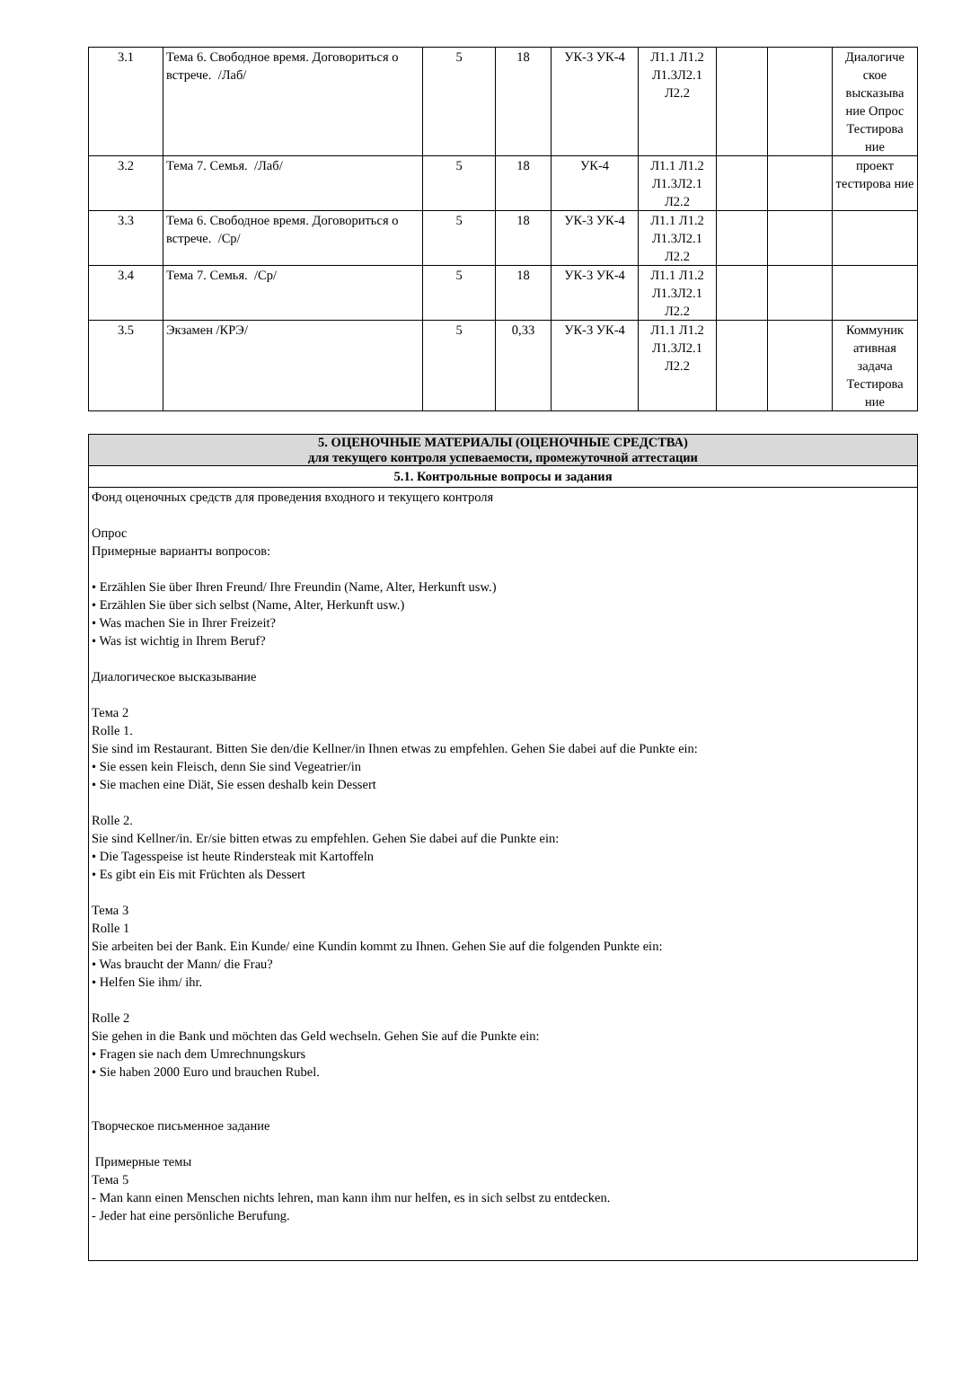| 3.1 | Тема 6. Свободное время. Договориться о встрече. /Лаб/ | 5 | 18 | УК-3 УК-4 | Л1.1 Л1.2 Л1.3Л2.1 Л2.2 | | | Диалогиче ское высказыва ние Опрос Тестирова ние |
| 3.2 | Тема 7. Семья. /Лаб/ | 5 | 18 | УК-4 | Л1.1 Л1.2 Л1.3Л2.1 Л2.2 | | | проект тестирова ние |
| 3.3 | Тема 6. Свободное время. Договориться о встрече. /Ср/ | 5 | 18 | УК-3 УК-4 | Л1.1 Л1.2 Л1.3Л2.1 Л2.2 | | | |
| 3.4 | Тема 7. Семья. /Ср/ | 5 | 18 | УК-3 УК-4 | Л1.1 Л1.2 Л1.3Л2.1 Л2.2 | | | |
| 3.5 | Экзамен /КРЭ/ | 5 | 0,33 | УК-3 УК-4 | Л1.1 Л1.2 Л1.3Л2.1 Л2.2 | | | Коммуник ативная задача Тестирова ние |
| 5. ОЦЕНОЧНЫЕ МАТЕРИАЛЫ (ОЦЕНОЧНЫЕ СРЕДСТВА) для текущего контроля успеваемости, промежуточной аттестации |
| 5.1. Контрольные вопросы и задания |
| Фонд оценочных средств для проведения входного и текущего контроля Опрос Примерные варианты вопросов: • Erzählen Sie über Ihren Freund/ Ihre Freundin (Name, Alter, Herkunft usw.) • Erzählen Sie über sich selbst (Name, Alter, Herkunft usw.) • Was machen Sie in Ihrer Freizeit? • Was ist wichtig in Ihrem Beruf? Диалогическое высказывание Тема 2 Rolle 1. Sie sind im Restaurant. Bitten Sie den/die Kellner/in Ihnen etwas zu empfehlen. Gehen Sie dabei auf die Punkte ein: • Sie essen kein Fleisch, denn Sie sind Vegeatrier/in • Sie machen eine Diät, Sie essen deshalb kein Dessert Rolle 2. Sie sind Kellner/in. Er/sie bitten etwas zu empfehlen. Gehen Sie dabei auf die Punkte ein: • Die Tagesspeise ist heute Rindersteak mit Kartoffeln • Es gibt ein Eis mit Früchten als Dessert Тема 3 Rolle 1 Sie arbeiten bei der Bank. Ein Kunde/ eine Kundin kommt zu Ihnen. Gehen Sie auf die folgenden Punkte ein: • Was braucht der Mann/ die Frau? • Helfen Sie ihm/ ihr. Rolle 2 Sie gehen in die Bank und möchten das Geld wechseln. Gehen Sie auf die Punkte ein: • Fragen sie nach dem Umrechnungskurs • Sie haben 2000 Euro und brauchen Rubel. Творческое письменное задание Примерные темы Тема 5 - Man kann einen Menschen nichts lehren, man kann ihm nur helfen, es in sich selbst zu entdecken. - Jeder hat eine persönliche Berufung. |